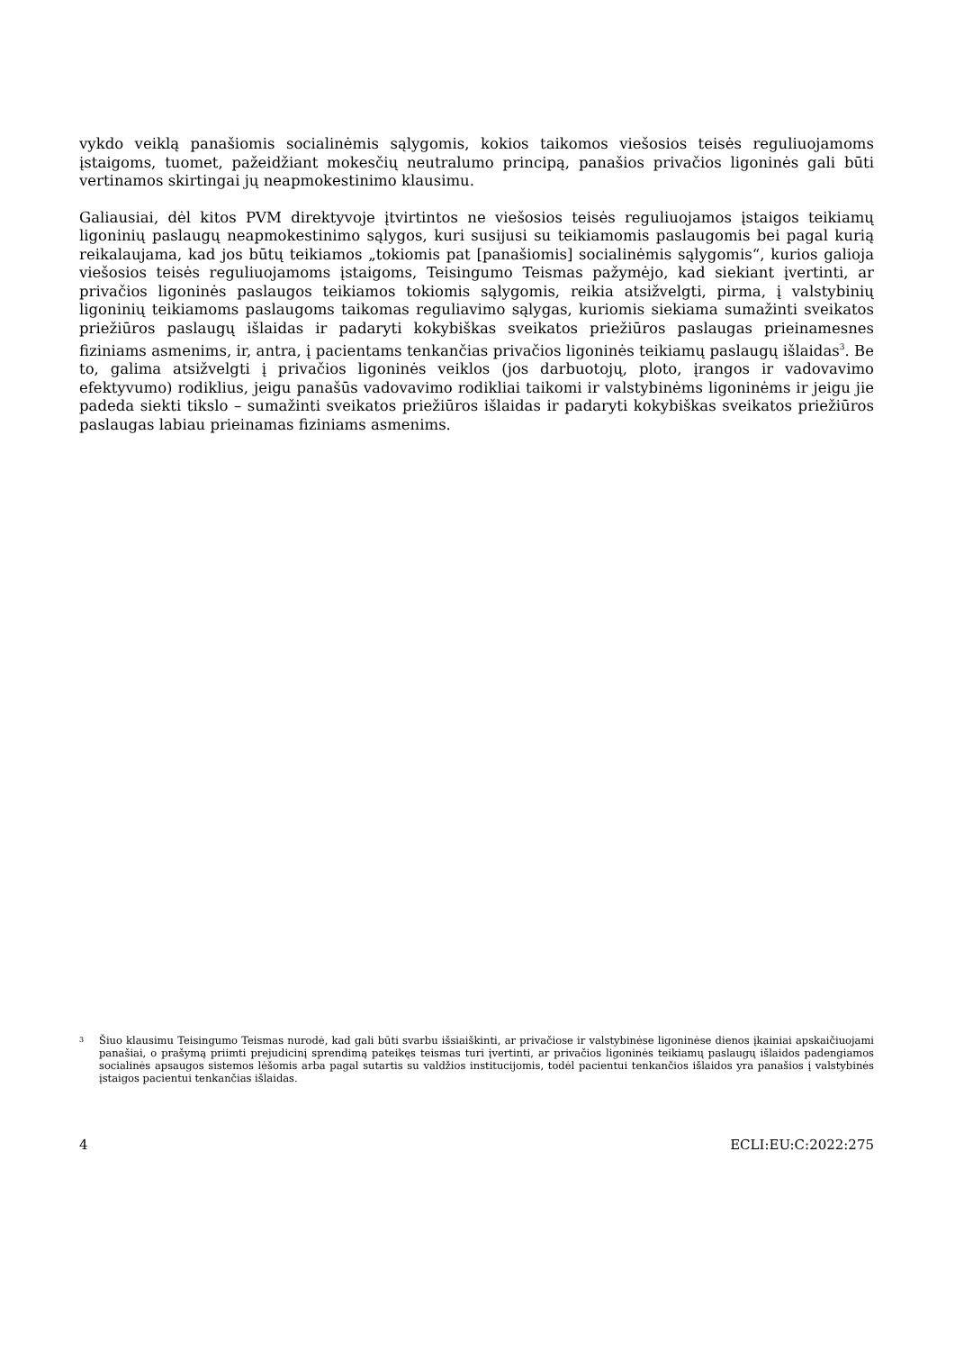vykdo veiklą panašiomis socialinėmis sąlygomis, kokios taikomos viešosios teisės reguliuojamoms įstaigoms, tuomet, pažeidžiant mokesčių neutralumo principą, panašios privačios ligoninės gali būti vertinamos skirtingai jų neapmokestinimo klausimu.
Galiausiai, dėl kitos PVM direktyvoje įtvirtintos ne viešosios teisės reguliuojamos įstaigos teikiamų ligoninių paslaugų neapmokestinimo sąlygos, kuri susijusi su teikiamomis paslaugomis bei pagal kurią reikalaujama, kad jos būtų teikiamos „tokiomis pat [panašiomis] socialinėmis sąlygomis“, kurios galioja viešosios teisės reguliuojamoms įstaigoms, Teisingumo Teismas pažymėjo, kad siekiant įvertinti, ar privačios ligoninės paslaugos teikiamos tokiomis sąlygomis, reikia atsižvelgti, pirma, į valstybinių ligoninių teikiamoms paslaugoms taikomas reguliavimo sąlygas, kuriomis siekiama sumažinti sveikatos priežiūros paslaugų išlaidas ir padaryti kokybiškas sveikatos priežiūros paslaugas prieinamesnes fiziniams asmenims, ir, antra, į pacientams tenkančias privačios ligoninės teikiamų paslaugų išlaidas<sup>3</sup>. Be to, galima atsižvelgti į privačios ligoninės veiklos (jos darbuotojų, ploto, įrangos ir vadovavimo efektyvumo) rodiklius, jeigu panašūs vadovavimo rodikliai taikomi ir valstybinėms ligoninėms ir jeigu jie padeda siekti tikslo – sumažinti sveikatos priežiūros išlaidas ir padaryti kokybiškas sveikatos priežiūros paslaugas labiau prieinamas fiziniams asmenims.
3 Šiuo klausimu Teisingumo Teismas nurodė, kad gali būti svarbu išsiaiškinti, ar privačiose ir valstybinėse ligoninėse dienos įkainiai apskaičiuojami panašiai, o prašymą priimti prejudicinį sprendimą pateikęs teismas turi įvertinti, ar privačios ligoninės teikiamų paslaugų išlaidos padengiamos socialinės apsaugos sistemos lėšomis arba pagal sutartis su valdžios institucijomis, todėl pacientui tenkančios išlaidos yra panašios į valstybinės įstaigos pacientui tenkančias išlaidas.
4 ECLI:EU:C:2022:275